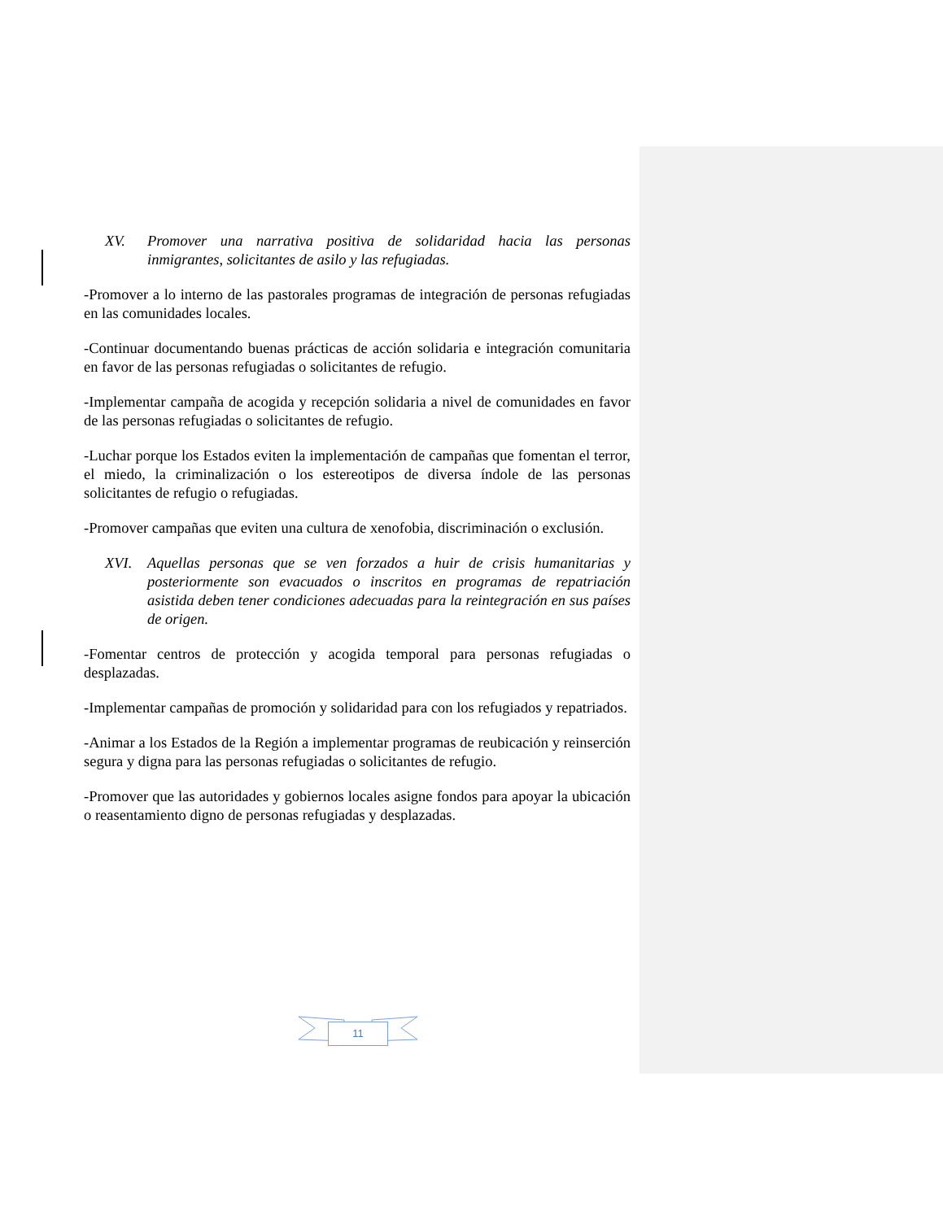XV. Promover una narrativa positiva de solidaridad hacia las personas inmigrantes, solicitantes de asilo y las refugiadas.
-Promover a lo interno de las pastorales programas de integración de personas refugiadas en las comunidades locales.
-Continuar documentando buenas prácticas de acción solidaria e integración comunitaria en favor de las personas refugiadas o solicitantes de refugio.
-Implementar campaña de acogida y recepción solidaria a nivel de comunidades en favor de las personas refugiadas o solicitantes de refugio.
-Luchar porque los Estados eviten la implementación de campañas que fomentan el terror, el miedo, la criminalización o los estereotipos de diversa índole de las personas solicitantes de refugio o refugiadas.
-Promover campañas que eviten una cultura de xenofobia, discriminación o exclusión.
XVI. Aquellas personas que se ven forzados a huir de crisis humanitarias y posteriormente son evacuados o inscritos en programas de repatriación asistida deben tener condiciones adecuadas para la reintegración en sus países de origen.
-Fomentar centros de protección y acogida temporal para personas refugiadas o desplazadas.
-Implementar campañas de promoción y solidaridad para con los refugiados y repatriados.
-Animar a los Estados de la Región a implementar programas de reubicación y reinserción segura y digna para las personas refugiadas o solicitantes de refugio.
-Promover que las autoridades y gobiernos locales asigne fondos para apoyar la ubicación o reasentamiento digno de personas refugiadas y desplazadas.
11